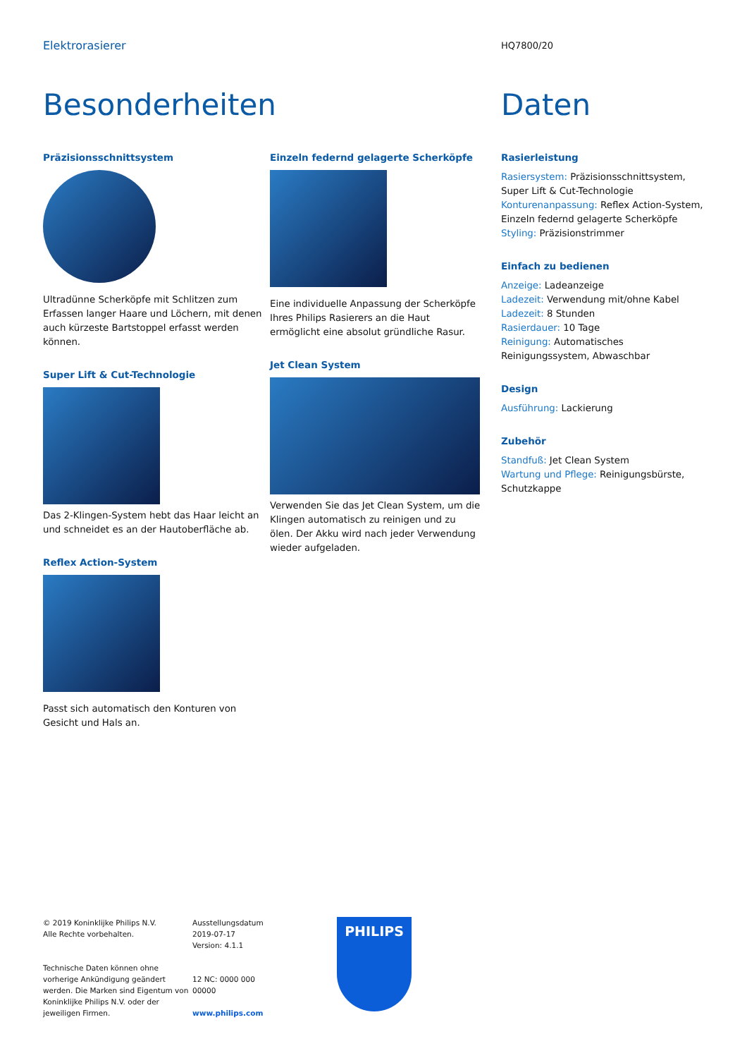Elektrorasierer
HQ7800/20
Besonderheiten
Präzisionsschnittsystem
Ultradünne Scherköpfe mit Schlitzen zum Erfassen langer Haare und Löchern, mit denen auch kürzeste Bartstoppel erfasst werden können.
Super Lift & Cut-Technologie
Das 2-Klingen-System hebt das Haar leicht an und schneidet es an der Hautoberfläche ab.
Reflex Action-System
Passt sich automatisch den Konturen von Gesicht und Hals an.
Einzeln federnd gelagerte Scherköpfe
Eine individuelle Anpassung der Scherköpfe Ihres Philips Rasierers an die Haut ermöglicht eine absolut gründliche Rasur.
Jet Clean System
Verwenden Sie das Jet Clean System, um die Klingen automatisch zu reinigen und zu ölen. Der Akku wird nach jeder Verwendung wieder aufgeladen.
Daten
Rasierleistung
Rasiersystem: Präzisionsschnittsystem, Super Lift & Cut-Technologie
Konturenanpassung: Reflex Action-System, Einzeln federnd gelagerte Scherköpfe
Styling: Präzisionstrimmer
Einfach zu bedienen
Anzeige: Ladeanzeige
Ladezeit: Verwendung mit/ohne Kabel
Ladezeit: 8 Stunden
Rasierdauer: 10 Tage
Reinigung: Automatisches Reinigungssystem, Abwaschbar
Design
Ausführung: Lackierung
Zubehör
Standfuß: Jet Clean System
Wartung und Pflege: Reinigungsbürste, Schutzkappe
© 2019 Koninklijke Philips N.V.
Alle Rechte vorbehalten.
Technische Daten können ohne vorherige Ankündigung geändert werden. Die Marken sind Eigentum von Koninklijke Philips N.V. oder der jeweiligen Firmen.
Ausstellungsdatum 2019-07-17
Version: 4.1.1
12 NC: 0000 000 00000
www.philips.com
PHILIPS